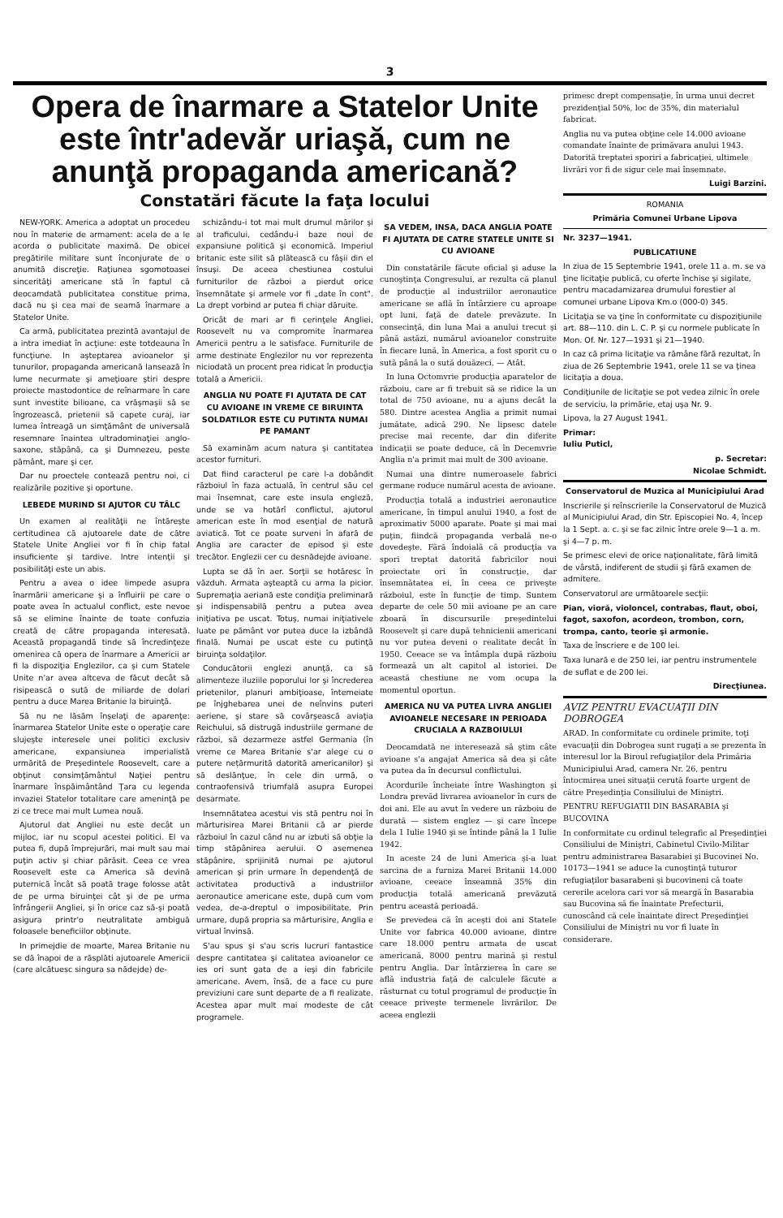3
Opera de înarmare a Statelor Unite este într'adevăr uriaşă, cum ne anunţă propaganda americană?
Constatări făcute la faţa locului
NEW-YORK. America a adoptat un procedeu nou în materie de armament: acela de a le acorda o publicitate maximă. De obicei pregătirile militare sunt înconjurate de o anumită discreţie. Raţiunea sgomotoasei sincerităţi americane stă în faptul că deocamdată publicitatea constitue prima, dacă nu şi cea mai de seamă înarmare a Statelor Unite.
Ca armă, publicitatea prezintă avantajul de a intra imediat în acţiune: este totdeauna în funcţiune. In aşteptarea avioanelor şi tunurilor, propaganda americană lansează în lume necurmate şi ameţioare ştiri despre proiecte mastodontice de reînarmare în care sunt investite bilioane, ca vrăşmaşii să se îngrozească, prietenii să capete curaj, iar lumea întreagă un simţământ de universală resemnare înaintea ultradominaţiei anglo-saxone, stăpână, ca şi Dumnezeu, peste pământ, mare şi cer.
Dar nu proectele contează pentru noi, ci realizările pozitive şi oportune.
LEBEDE MURIND SI AJUTOR CU TÂLC
Un examen al realităţii ne întăreşte certitudinea că ajutoarele date de către Statele Unite Angliei vor fi în chip fatal insuficiente şi tardive. Intre intenţii şi posibilităţi este un abis.
Pentru a avea o idee limpede asupra înarmării americane şi a înfluirii pe care o poate avea în actualul conflict, este nevoe să se elimine înainte de toate confuzia creată de către propaganda interesată. Această propagandă tinde să încredinţeze omenirea că opera de înarmare a Americii ar fi la dispoziţia Englezilor, ca şi cum Statele Unite n'ar avea altceva de făcut decât să risipească o sută de miliarde de dolari pentru a duce Marea Britanie la biruinţă.
Să nu ne lăsăm înşelaţi de aparenţe: înarmarea Statelor Unite este o operaţie care slujeşte interesele unei politici exclusiv americane, expansiunea imperialistă urmărită de Preşedintele Roosevelt, care a obţinut consimţământul Naţiei pentru înarmare înspăimântând Ţara cu legenda invaziei Statelor totalitare care ameninţă pe zi ce trece mai mult Lumea nouă.
Ajutorul dat Angliei nu este decât un mijloc, iar nu scopul acestei politici. El va putea fi, după împrejurări, mai mult sau mai puţin activ şi chiar părăsit. Ceea ce vrea Roosevelt este ca America să devină puternică încât să poată trage folosse atât de pe urma biruinţei cât şi de pe urma înfrângerii Angliei, şi în orice caz să-şi poată asigura printr'o neutralitate ambiguă foloasele beneficiilor obţinute.
In primejdie de moarte, Marea Britanie nu se dă înapoi de a răsplăti ajutoarele Americii (care alcătuesc singura sa nădejde) de-
schizându-i tot mai mult drumul mărilor şi al traficului, cedându-i baze noui de expansiune politică şi economică. Imperiul britanic este silit să plătească cu fâşii din el însuşi. De aceea chestiunea costului furniturilor de război a pierdut orice însemnătate şi armele vor fi „date în cont". La drept vorbind ar putea fi chiar dăruite.
Oricât de mari ar fi cerinţele Angliei, Roosevelt nu va compromite înarmarea Americii pentru a le satisface. Furniturile de arme destinate Englezilor nu vor reprezenta niciodată un procent prea ridicat în producţia totală a Americii.
ANGLIA NU POATE FI AJUTATA DE CAT CU AVIOANE IN VREME CE BIRUINTA SOLDATILOR ESTE CU PUTINTA NUMAI PE PAMANT
Să examinăm acum natura şi cantitatea acestor furnituri.
Dat fiind caracterul pe care l-a dobândit războiul în faza actuală, în centrul său cel mai însemnat, care este insula engleză, unde se va hotărî conflictul, ajutorul american este în mod esenţial de natură aviatică. Tot ce poate surveni în afară de Anglia are caracter de episod şi este trecător. Englezii cer cu desnădejde avioane.
Lupta se dă în aer. Sorţii se hotăresc în văzduh. Armata aşteaptă cu arma la picior. Supremaţia aeriană este condiţia preliminară şi indispensabilă pentru a putea avea iniţiativa pe uscat. Totuş, numai iniţiativele luate pe pământ vor putea duce la izbândă finală. Numai pe uscat este cu putinţă biruinţa soldaţilor.
Conducătorii englezi anunţă, ca să alimenteze iluziile poporului lor şi încrederea prietenilor, planuri ambiţioase, întemeiate pe înjghebarea unei de neînvins puteri aeriene, şi stare să covârşească aviaţia Reichului, să distrugă industriile germane de război, să dezarmeze astfel Germania (în vreme ce Marea Britanie s'ar alege cu o putere nețărmurită datorită americanilor) şi să deslănţue, în cele din urmă, o contraofensivă triumfală asupra Europei desarmate.
Insemnătatea acestui vis stă pentru noi în mărturisirea Marei Britanii că ar pierde războiul în cazul când nu ar izbuti să obţie la timp stăpânirea aerului. O asemenea stăpânire, sprijinită numai pe ajutorul american şi prin urmare în dependenţă de activitatea productivă a industriilor aeronautice americane este, după cum vom vedea, de-a-dreptul o imposibilitate. Prin urmare, după propria sa mărturisire, Anglia e virtual învinsă.
S'au spus şi s'au scris lucruri fantastice despre cantitatea şi calitatea avioanelor ce ies ori sunt gata de a ieşi din fabricile americane. Avem, însă, de a face cu pure previziuni care sunt departe de a fi realizate. Acestea apar mult mai modeste de cât programele.
SA VEDEM, INSA, DACA ANGLIA POATE FI AJUTATA DE CATRE STATELE UNITE SI CU AVIOANE
Din constatările făcute oficial şi aduse la cunoştinţa Congresului, ar rezulta că planul de producţie al industriilor aeronautice americane se află în întârziere cu aproape opt luni, faţă de datele prevăzute. In consecinţă, din luna Mai a anului trecut şi până astăzi, numărul avioanelor construite în fiecare lună, în America, a fost sporit cu o sută până la o sută douăzeci. — Atât.
In luna Octomvrie producţia aparatelor de războiu, care ar fi trebuit să se ridice la un total de 750 avioane, nu a ajuns decât la 580. Dintre acestea Anglia a primit numai jumătate, adică 290. Ne lipsesc datele precise mai recente, dar din diferite indicaţii se poate deduce, că în Decemvrie Anglia n'a primit mai mult de 300 avioane.
Numai una dintre numeroasele fabrici germane roduce numărul acesta de avioane.
Producţia totală a industriei aeronautice americane, în timpul anului 1940, a fost de aproximativ 5000 aparate. Poate şi mai mai puţin, fiindcă propaganda verbală ne-o dovedeşte. Fără îndoială că producţia va spori treptat datorită fabricilor noui proiectate ori în construcţie, dar însemnătatea ei, în ceea ce priveşte războiul, este în funcţie de timp. Suntem departe de cele 50 mii avioane pe an care zboară în discursurile preşedintelui Roosevelt şi care după tehnicienii americani nu vor putea deveni o realitate decât în 1950. Ceeace se va întâmpla după războiu formează un alt capitol al istoriei. De această chestiune ne vom ocupa la momentul oportun.
AMERICA NU VA PUTEA LIVRA ANGLIEI AVIOANELE NECESARE IN PERIOADA CRUCIALA A RAZBOIULUI
Deocamdată ne interesează să ştim câte avioane s'a angajat America să dea şi câte va putea da în decursul conflictului.
Acordurile încheiate între Washington şi Londra prevăd livrarea avioanelor în curs de doi ani. Ele au avut în vedere un războiu de durată — sistem englez — şi care începe dela 1 Iulie 1940 şi se întinde până la 1 Iulie 1942.
In aceste 24 de luni America şi-a luat sarcina de a furniza Marei Britanii 14.000 avioane, ceeace înseamnă 35% din producţia totală americană prevăzută pentru această perioadă.
Se prevedea că în aceşti doi ani Statele Unite vor fabrica 40.000 avioane, dintre care 18.000 pentru armata de uscat americană, 8000 pentru marină şi restul pentru Anglia. Dar întârzierea în care se află industria faţă de calculele făcute a răsturnat cu totul programul de producţie în ceeace priveşte termenele livrărilor. De aceea englezii
primesc drept compensaţie, în urma unui decret prezidenţial 50%, loc de 35%, din materialul fabricat.
Anglia nu va putea obţine cele 14.000 avioane comandate înainte de primăvara anului 1943. Datorită treptatei sporiri a fabricaţiei, ultimele livrări vor fi de sigur cele mai însemnate.
Luigi Barzini.
ROMANIA
Primăria Comunei Urbane Lipova
Nr. 3237—1941.
PUBLICATIUNE
In ziua de 15 Septembrie 1941, orele 11 a. m. se va ţine licitaţie publică, cu oferte închise şi sigilate, pentru macadamizarea drumului forestier al comunei urbane Lipova Km.o (000-0) 345.
Licitaţia se va ţine în conformitate cu dispoziţiunile art. 88—110. din L. C. P. şi cu normele publicate în Mon. Of. Nr. 127—1931 şi 21—1940.
In caz că prima licitaţie va rămâne fără rezultat, în ziua de 26 Septembrie 1941, orele 11 se va ţinea licitaţia a doua.
Condiţiunile de licitaţie se pot vedea zilnic în orele de serviciu, la primărie, etaj uşa Nr. 9.
Lipova, la 27 August 1941.
Primar:
Iuliu Puticl,
p. Secretar:
Nicolae Schmidt.
Conservatorul de Muzica al Municipiului Arad
Inscrierile şi reînscrierile la Conservatorul de Muzică al Municipiului Arad, din Str. Episcopiei No. 4, încep la 1 Sept. a. c. şi se fac zilnic între orele 9—1 a. m. şi 4—7 p. m.
Se primesc elevi de orice naţionalitate, fără limită de vârstă, indiferent de studii şi fără examen de admitere.
Conservatorul are următoarele secţii:
Pian, vioră, violoncel, contrabas, flaut, oboi, fagot, saxofon, acordeon, trombon, corn, trompa, canto, teorie şi armonie.
Taxa de înscriere e de 100 lei.
Taxa lunară e de 250 lei, iar pentru instrumentele de suflat e de 200 lei.
Direcţiunea.
AVIZ PENTRU EVACUAŢII DIN DOBROGEA
ARAD. In conformitate cu ordinele primite, toţi evacuaţii din Dobrogea sunt rugaţi a se prezenta în interesul lor la Biroul refugiaţilor dela Primăria Municipiului Arad, camera Nr. 26, pentru întocmirea unei situaţii cerută foarte urgent de către Preşedinţia Consiliului de Miniştri.
PENTRU REFUGIATII DIN BASARABIA şi BUCOVINA
In conformitate cu ordinul telegrafic al Preşedinţiei Consiliului de Miniştri, Cabinetul Civilo-Militar pentru administrarea Basarabiei şi Bucovinei No. 10173—1941 se aduce la cunoştinţă tuturor refugiaţilor basarabeni şi bucovineni că toate cererile acelora cari vor să meargă în Basarabia sau Bucovina să fie înaintate Prefecturii, cunoscând că cele înaintate direct Preşedinţiei Consiliului de Miniştri nu vor fi luate în considerare.